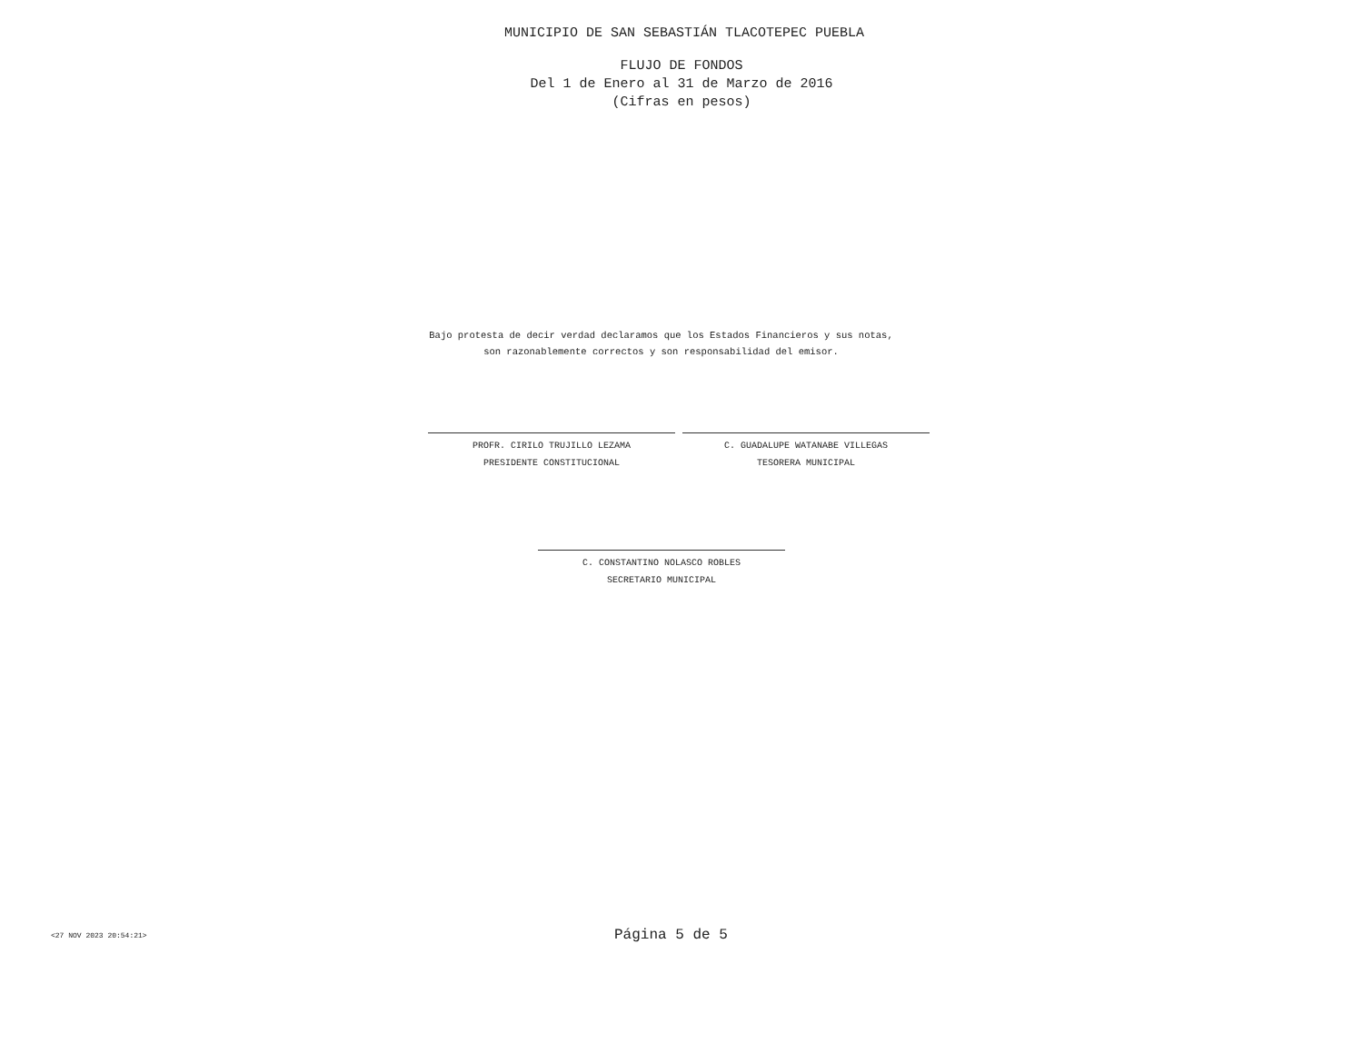MUNICIPIO DE SAN SEBASTIÁN TLACOTEPEC PUEBLA
FLUJO DE FONDOS
Del 1 de Enero al 31 de Marzo de 2016
(Cifras en pesos)
Bajo protesta de decir verdad declaramos que los Estados Financieros y sus notas,
son razonablemente correctos y son responsabilidad del emisor.
PROFR. CIRILO TRUJILLO LEZAMA
PRESIDENTE CONSTITUCIONAL
C. GUADALUPE WATANABE VILLEGAS
TESORERA MUNICIPAL
C. CONSTANTINO NOLASCO ROBLES
SECRETARIO MUNICIPAL
<27 NOV 2023 20:54:21> Página 5 de 5